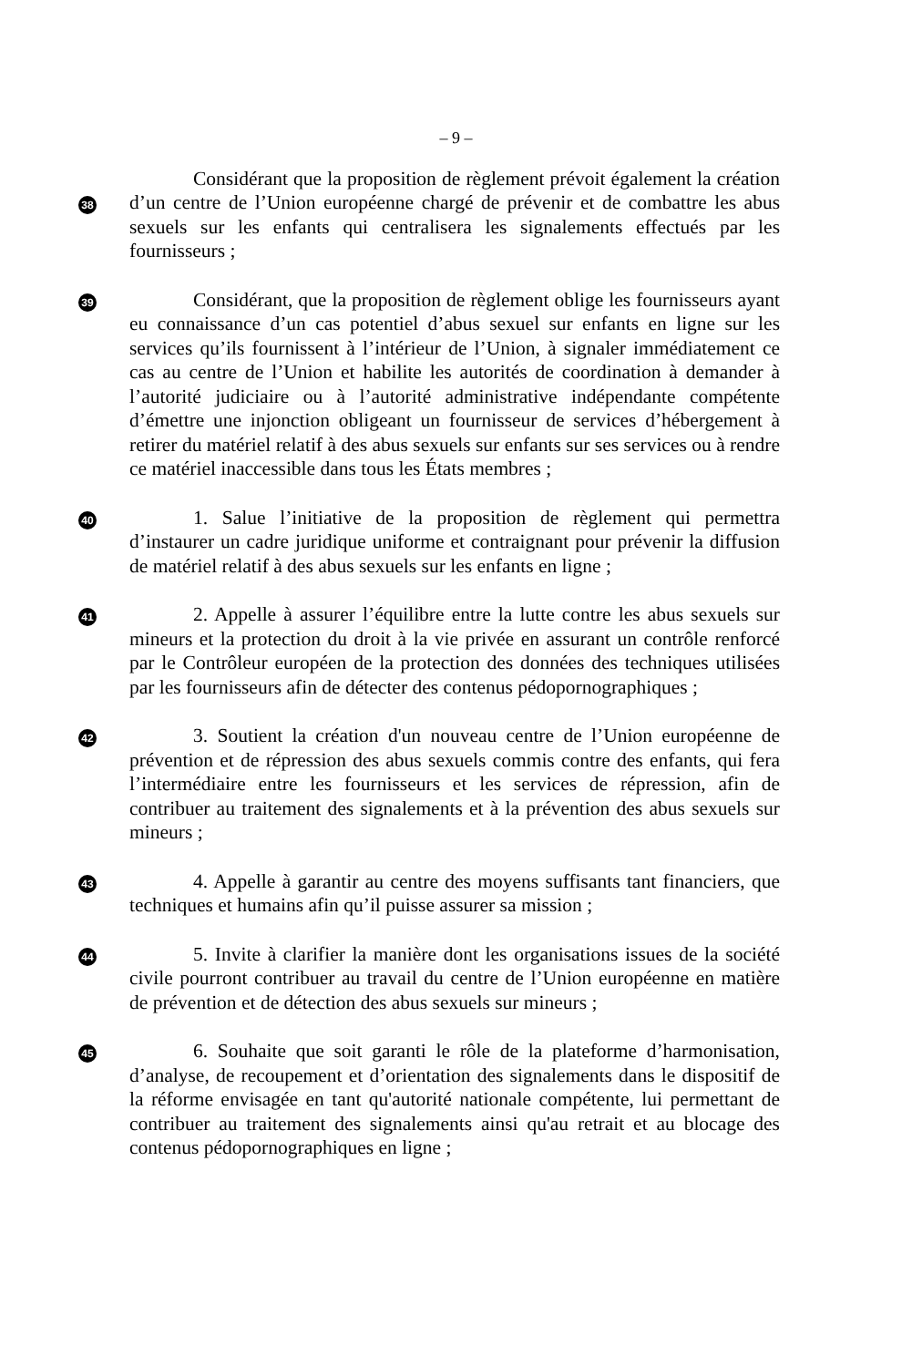– 9 –
38
Considérant que la proposition de règlement prévoit également la création d’un centre de l’Union européenne chargé de prévenir et de combattre les abus sexuels sur les enfants qui centralisera les signalements effectués par les fournisseurs ;
39
Considérant, que la proposition de règlement oblige les fournisseurs ayant eu connaissance d’un cas potentiel d’abus sexuel sur enfants en ligne sur les services qu’ils fournissent à l’intérieur de l’Union, à signaler immédiatement ce cas au centre de l’Union et habilite les autorités de coordination à demander à l’autorité judiciaire ou à l’autorité administrative indépendante compétente d’émettre une injonction obligeant un fournisseur de services d’hébergement à retirer du matériel relatif à des abus sexuels sur enfants sur ses services ou à rendre ce matériel inaccessible dans tous les États membres ;
40
1. Salue l’initiative de la proposition de règlement qui permettra d’instaurer un cadre juridique uniforme et contraignant pour prévenir la diffusion de matériel relatif à des abus sexuels sur les enfants en ligne ;
41
2. Appelle à assurer l’équilibre entre la lutte contre les abus sexuels sur mineurs et la protection du droit à la vie privée en assurant un contrôle renforcé par le Contrôleur européen de la protection des données des techniques utilisées par les fournisseurs afin de détecter des contenus pédopornographiques ;
42
3. Soutient la création d'un nouveau centre de l’Union européenne de prévention et de répression des abus sexuels commis contre des enfants, qui fera l’intermédiaire entre les fournisseurs et les services de répression, afin de contribuer au traitement des signalements et à la prévention des abus sexuels sur mineurs ;
43
4. Appelle à garantir au centre des moyens suffisants tant financiers, que techniques et humains afin qu’il puisse assurer sa mission ;
44
5. Invite à clarifier la manière dont les organisations issues de la société civile pourront contribuer au travail du centre de l’Union européenne en matière de prévention et de détection des abus sexuels sur mineurs ;
45
6. Souhaite que soit garanti le rôle de la plateforme d’harmonisation, d’analyse, de recoupement et d’orientation des signalements dans le dispositif de la réforme envisagée en tant qu'autorité nationale compétente, lui permettant de contribuer au traitement des signalements ainsi qu'au retrait et au blocage des contenus pédopornographiques en ligne ;